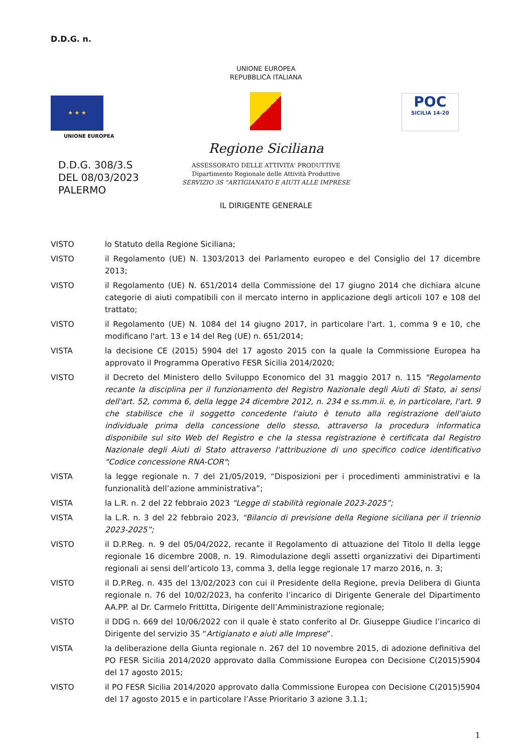D.D.G. n.
UNIONE EUROPEA
REPUBBLICA ITALIANA
★ ★ ★
UNIONE EUROPEA
POC
SICILIA 14-20
Regione Siciliana
D.D.G. 308/3.S
DEL 08/03/2023
PALERMO
ASSESSORATO DELLE ATTIVITA' PRODUTTIVE
Dipartimento Regionale delle Attività Produttive
SERVIZIO 3S "ARTIGIANATO E AIUTI ALLE IMPRESE
IL DIRIGENTE GENERALE
VISTO lo Statuto della Regione Siciliana;
VISTO il Regolamento (UE) N. 1303/2013 del Parlamento europeo e del Consiglio del 17 dicembre 2013;
VISTO il Regolamento (UE) N. 651/2014 della Commissione del 17 giugno 2014 che dichiara alcune categorie di aiuti compatibili con il mercato interno in applicazione degli articoli 107 e 108 del trattato;
VISTO il Regolamento (UE) N. 1084 del 14 giugno 2017, in particolare l'art. 1, comma 9 e 10, che modificano l'art. 13 e 14 del Reg (UE) n. 651/2014;
VISTA la decisione CE (2015) 5904 del 17 agosto 2015 con la quale la Commissione Europea ha approvato il Programma Operativo FESR Sicilia 2014/2020;
VISTO il Decreto del Ministero dello Sviluppo Economico del 31 maggio 2017 n. 115 "Regolamento recante la disciplina per il funzionamento del Registro Nazionale degli Aiuti di Stato, ai sensi dell'art. 52, comma 6, della legge 24 dicembre 2012, n. 234 e ss.mm.ii. e, in particolare, l'art. 9 che stabilisce che il soggetto concedente l'aiuto è tenuto alla registrazione dell'aiuto individuale prima della concessione dello stesso, attraverso la procedura informatica disponibile sul sito Web del Registro e che la stessa registrazione è certificata dal Registro Nazionale degli Aiuti di Stato attraverso l'attribuzione di uno specifico codice identificativo "Codice concessione RNA-COR";
VISTA la legge regionale n. 7 del 21/05/2019, “Disposizioni per i procedimenti amministrativi e la funzionalità dell’azione amministrativa”;
VISTA la L.R. n. 2 del 22 febbraio 2023 “Legge di stabilità regionale 2023-2025”;
VISTA la L.R. n. 3 del 22 febbraio 2023, “Bilancio di previsione della Regione siciliana per il triennio 2023-2025”;
VISTO il D.P.Reg. n. 9 del 05/04/2022, recante il Regolamento di attuazione del Titolo II della legge regionale 16 dicembre 2008, n. 19. Rimodulazione degli assetti organizzativi dei Dipartimenti regionali ai sensi dell’articolo 13, comma 3, della legge regionale 17 marzo 2016, n. 3;
VISTO il D.P.Reg. n. 435 del 13/02/2023 con cui il Presidente della Regione, previa Delibera di Giunta regionale n. 76 del 10/02/2023, ha conferito l’incarico di Dirigente Generale del Dipartimento AA.PP. al Dr. Carmelo Frittitta, Dirigente dell’Amministrazione regionale;
VISTO il DDG n. 669 del 10/06/2022 con il quale è stato conferito al Dr. Giuseppe Giudice l’incarico di Dirigente del servizio 3S “Artigianato e aiuti alle Imprese”.
VISTA la deliberazione della Giunta regionale n. 267 del 10 novembre 2015, di adozione definitiva del PO FESR Sicilia 2014/2020 approvato dalla Commissione Europea con Decisione C(2015)5904 del 17 agosto 2015;
VISTO il PO FESR Sicilia 2014/2020 approvato dalla Commissione Europea con Decisione C(2015)5904 del 17 agosto 2015 e in particolare l’Asse Prioritario 3 azione 3.1.1;
1